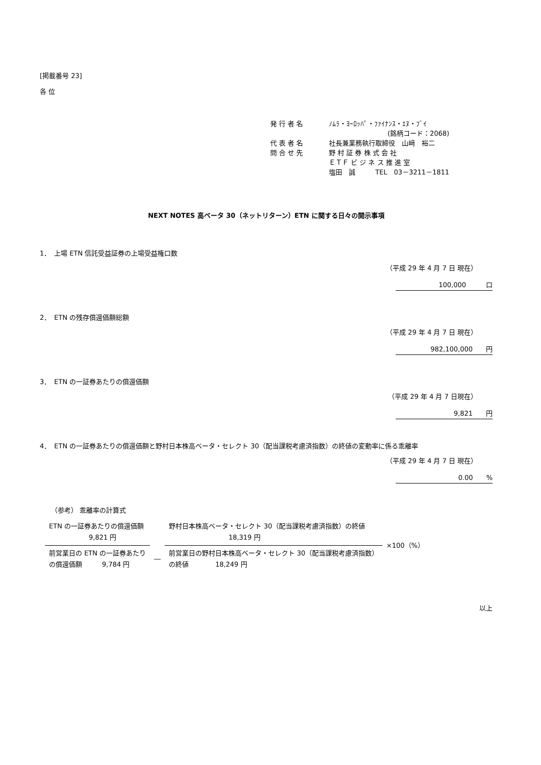[掲載番号 23]
各 位
| 発 行 者 名 | ﾉﾑﾗ・ﾖｰﾛｯﾊﾟ・ﾌｧｲﾅﾝｽ・ｴﾇ・ﾌﾞｲ |
| | (銘柄コード：2068) |
| 代 表 者 名 | 社長兼業務執行取締役 山﨑 裕二 |
| 問 合 せ 先 | 野 村 証 券 株 式 会 社 |
| | ＥＴＦ ビ ジ ネ ス 推 進 室 |
| | 塩田 誠 TEL 03－3211－1811 |
NEXT NOTES 高ベータ 30（ネットリターン）ETN に関する日々の開示事項
1．　上場 ETN 信託受益証券の上場受益権口数
（平成 29 年 4 月 7 日 現在）
100,000　　　口
2．　ETN の残存償還価額総額
（平成 29 年 4 月 7 日 現在）
982,100,000　　円
3．　ETN の一証券あたりの償還価額
（平成 29 年 4 月 7 日現在）
9,821　　円
4．　ETN の一証券あたりの償還価額と野村日本株高ベータ・セレクト 30（配当課税考慮済指数）の終値の変動率に係る乖離率
（平成 29 年 4 月 7 日 現在）
0.00　　%
（参考） 乖離率の計算式
| ETN の一証券あたりの償還価額 9,821 円 | | 野村日本株高ベータ・セレクト 30（配当課税考慮済指数）の終値 18,319 円 | ×100（%） |
| 前営業日の ETN の一証券あたり の償還価額 9,784 円 | ― | 前営業日の野村日本株高ベータ・セレクト 30（配当課税考慮済指数） の終値 18,249 円 | |
以上